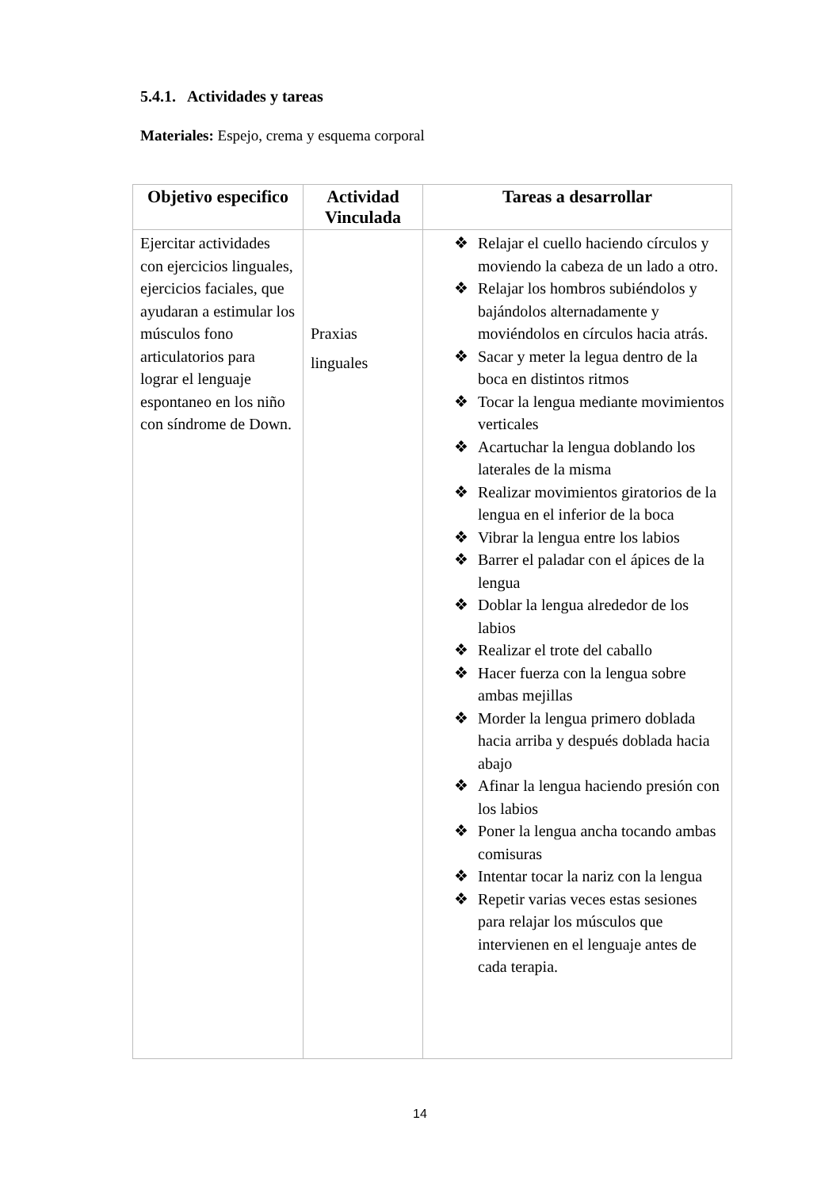5.4.1. Actividades y tareas
Materiales: Espejo, crema y esquema corporal
| Objetivo especifico | Actividad Vinculada | Tareas a desarrollar |
| --- | --- | --- |
| Ejercitar actividades con ejercicios linguales, ejercicios faciales, que ayudaran a estimular los músculos fono articulatorios para lograr el lenguaje espontaneo en los niño con síndrome de Down. | Praxias linguales | ❖ Relajar el cuello haciendo círculos y moviendo la cabeza de un lado a otro. ❖ Relajar los hombros subiéndolos y bajándolos alternadamente y moviéndolos en círculos hacia atrás. ❖ Sacar y meter la legua dentro de la boca en distintos ritmos ❖ Tocar la lengua mediante movimientos verticales ❖ Acartuchar la lengua doblando los laterales de la misma ❖ Realizar movimientos giratorios de la lengua en el inferior de la boca ❖ Vibrar la lengua entre los labios ❖ Barrer el paladar con el ápices de la lengua ❖ Doblar la lengua alrededor de los labios ❖ Realizar el trote del caballo ❖ Hacer fuerza con la lengua sobre ambas mejillas ❖ Morder la lengua primero doblada hacia arriba y después doblada hacia abajo ❖ Afinar la lengua haciendo presión con los labios ❖ Poner la lengua ancha tocando ambas comisuras ❖ Intentar tocar la nariz con la lengua ❖ Repetir varias veces estas sesiones para relajar los músculos que intervienen en el lenguaje antes de cada terapia. |
14